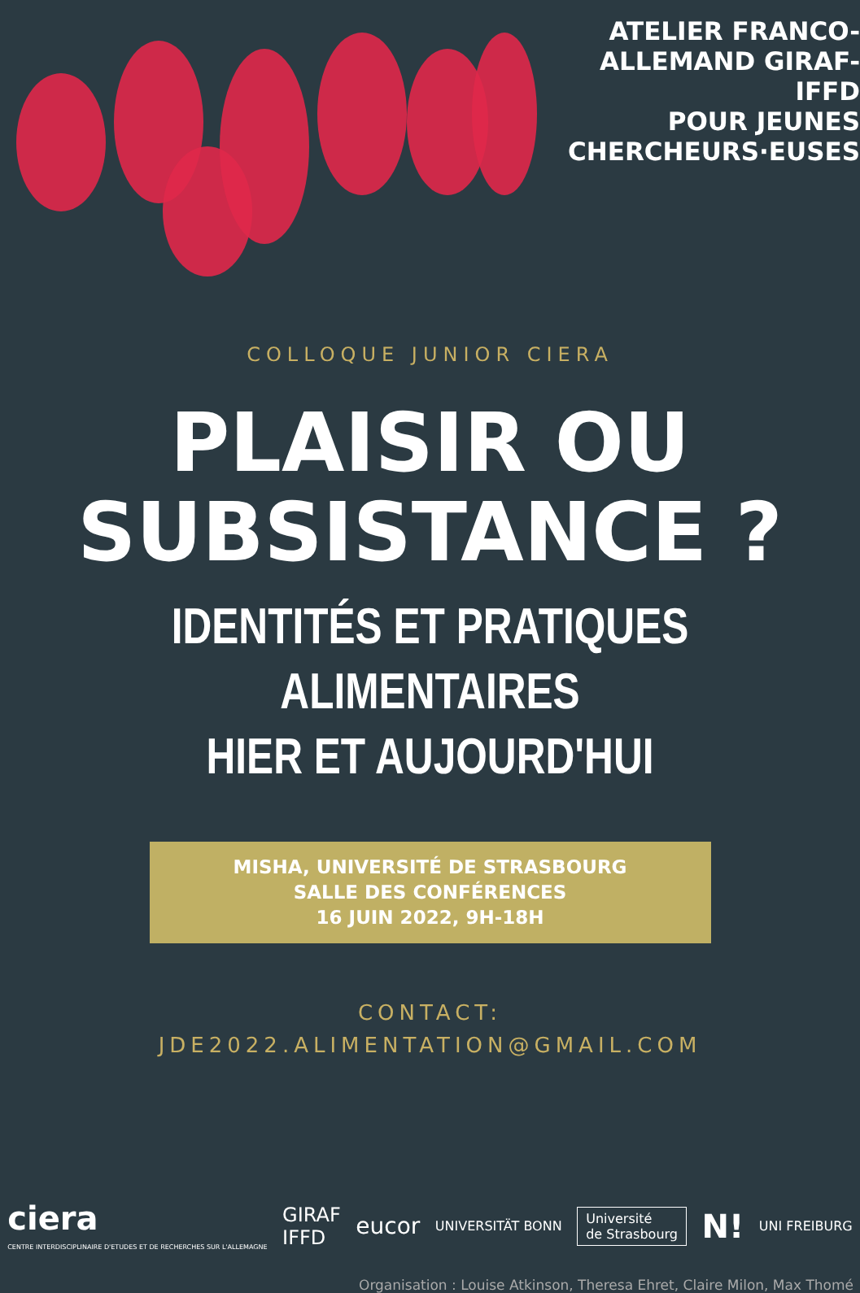ATELIER FRANCO-
ALLEMAND GIRAF-IFFD
POUR JEUNES
CHERCHEURS·EUSES
COLLOQUE JUNIOR CIERA
PLAISIR OU
SUBSISTANCE ?
IDENTITÉS ET PRATIQUES ALIMENTAIRES
HIER ET AUJOURD'HUI
MISHA, UNIVERSITÉ DE STRASBOURG
SALLE DES CONFÉRENCES
16 JUIN 2022, 9H-18H
CONTACT:
JDE2022.ALIMENTATION@GMAIL.COM
ciera
CENTRE INTERDISCIPLINAIRE D'ETUDES ET DE RECHERCHES SUR L'ALLEMAGNE
GIRAF
IFFD
eucor
UNIVERSITÄT BONN
Université
de Strasbourg
N!
UNI FREIBURG
Organisation : Louise Atkinson, Theresa Ehret, Claire Milon, Max Thomé